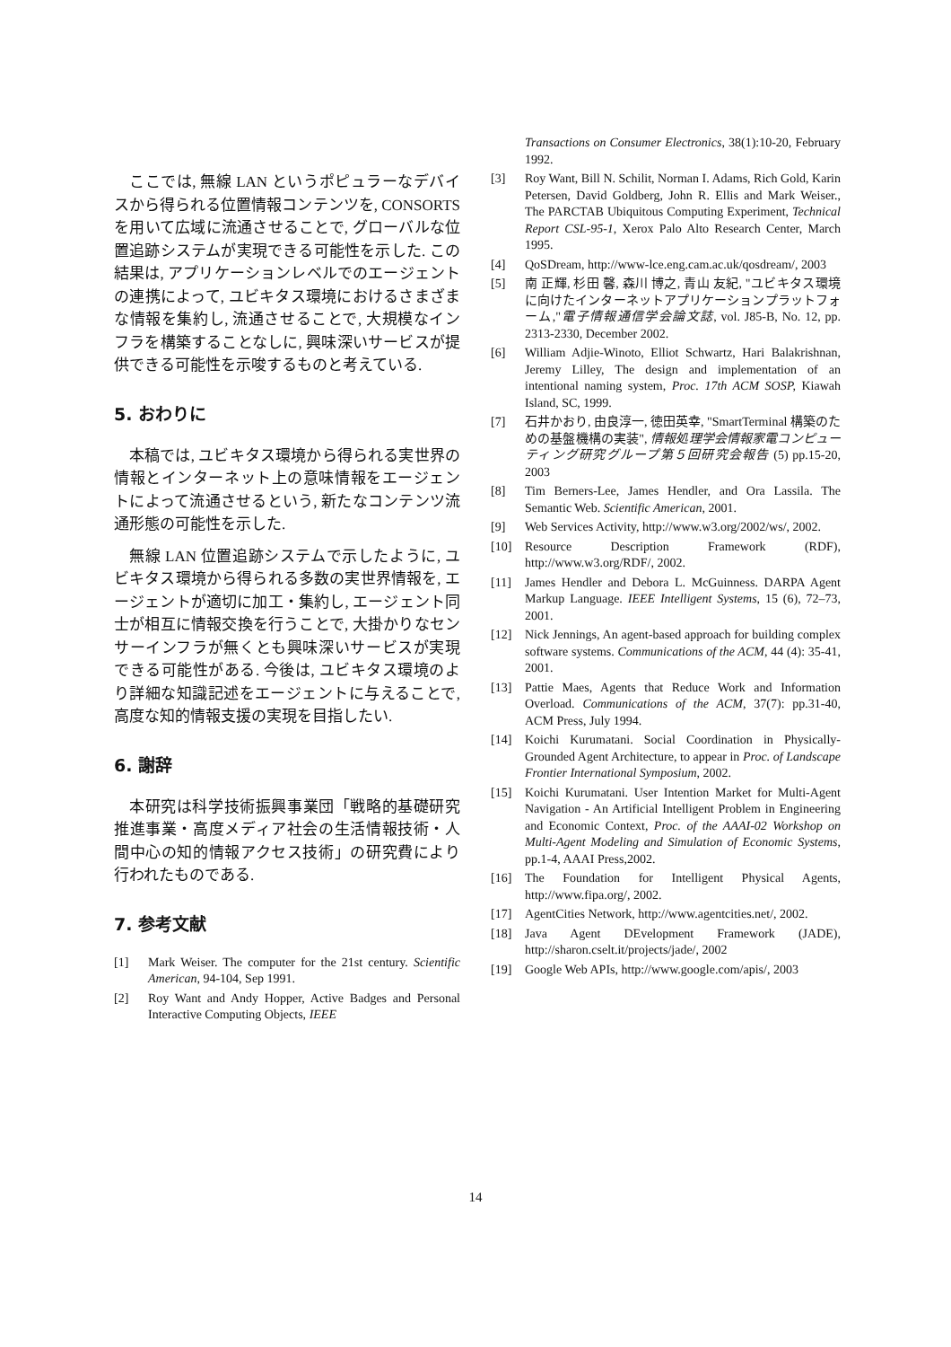ここでは, 無線 LAN というポピュラーなデバイスから得られる位置情報コンテンツを, CONSORTS を用いて広域に流通させることで, グローバルな位置追跡システムが実現できる可能性を示した. この結果は, アプリケーションレベルでのエージェントの連携によって, ユビキタス環境におけるさまざまな情報を集約し, 流通させることで, 大規模なインフラを構築することなしに, 興味深いサービスが提供できる可能性を示唆するものと考えている.
5. おわりに
本稿では, ユビキタス環境から得られる実世界の情報とインターネット上の意味情報をエージェントによって流通させるという, 新たなコンテンツ流通形態の可能性を示した.
無線 LAN 位置追跡システムで示したように, ユビキタス環境から得られる多数の実世界情報を, エージェントが適切に加工・集約し, エージェント同士が相互に情報交換を行うことで, 大掛かりなセンサーインフラが無くとも興味深いサービスが実現できる可能性がある. 今後は, ユビキタス環境のより詳細な知識記述をエージェントに与えることで, 高度な知的情報支援の実現を目指したい.
6. 謝辞
本研究は科学技術振興事業団「戦略的基礎研究推進事業・高度メディア社会の生活情報技術・人間中心の知的情報アクセス技術」の研究費により行われたものである.
7. 参考文献
[1] Mark Weiser. The computer for the 21st century. Scientific American, 94-104, Sep 1991.
[2] Roy Want and Andy Hopper, Active Badges and Personal Interactive Computing Objects, IEEE
Transactions on Consumer Electronics, 38(1):10-20, February 1992.
[3] Roy Want, Bill N. Schilit, Norman I. Adams, Rich Gold, Karin Petersen, David Goldberg, John R. Ellis and Mark Weiser., The PARCTAB Ubiquitous Computing Experiment, Technical Report CSL-95-1, Xerox Palo Alto Research Center, March 1995.
[4] QoSDream, http://www-lce.eng.cam.ac.uk/qosdream/, 2003
[5] 南 正輝, 杉田 馨, 森川 博之, 青山 友紀, "ユビキタス環境に向けたインターネットアプリケーションプラットフォーム,"電子情報通信学会論文誌, vol. J85-B, No. 12, pp. 2313-2330, December 2002.
[6] William Adjie-Winoto, Elliot Schwartz, Hari Balakrishnan, Jeremy Lilley, The design and implementation of an intentional naming system, Proc. 17th ACM SOSP, Kiawah Island, SC, 1999.
[7] 石井かおり, 由良淳一, 徳田英幸, "SmartTerminal 構築のための基盤機構の実装", 情報処理学会情報家電コンピューティング研究グループ第５回研究会報告 (5) pp.15-20, 2003
[8] Tim Berners-Lee, James Hendler, and Ora Lassila. The Semantic Web. Scientific American, 2001.
[9] Web Services Activity, http://www.w3.org/2002/ws/, 2002.
[10] Resource Description Framework (RDF), http://www.w3.org/RDF/, 2002.
[11] James Hendler and Debora L. McGuinness. DARPA Agent Markup Language. IEEE Intelligent Systems, 15 (6), 72–73, 2001.
[12] Nick Jennings, An agent-based approach for building complex software systems. Communications of the ACM, 44 (4): 35-41, 2001.
[13] Pattie Maes, Agents that Reduce Work and Information Overload. Communications of the ACM, 37(7): pp.31-40, ACM Press, July 1994.
[14] Koichi Kurumatani. Social Coordination in Physically-Grounded Agent Architecture, to appear in Proc. of Landscape Frontier International Symposium, 2002.
[15] Koichi Kurumatani. User Intention Market for Multi-Agent Navigation - An Artificial Intelligent Problem in Engineering and Economic Context, Proc. of the AAAI-02 Workshop on Multi-Agent Modeling and Simulation of Economic Systems, pp.1-4, AAAI Press,2002.
[16] The Foundation for Intelligent Physical Agents, http://www.fipa.org/, 2002.
[17] AgentCities Network, http://www.agentcities.net/, 2002.
[18] Java Agent DEvelopment Framework (JADE), http://sharon.cselt.it/projects/jade/, 2002
[19] Google Web APIs, http://www.google.com/apis/, 2003
14